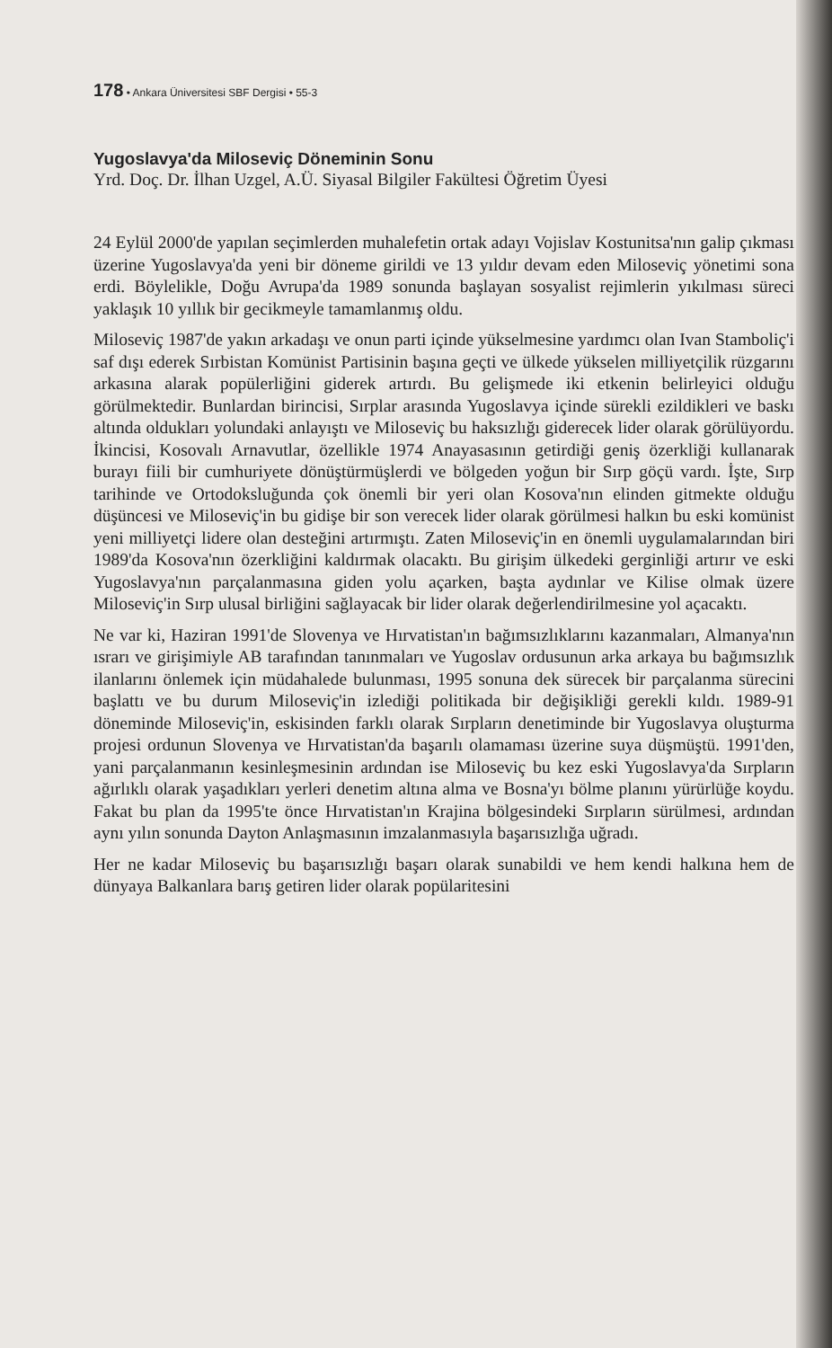178 • Ankara Üniversitesi SBF Dergisi • 55-3
Yugoslavya'da Miloseviç Döneminin Sonu
Yrd. Doç. Dr. İlhan Uzgel, A.Ü. Siyasal Bilgiler Fakültesi Öğretim Üyesi
24 Eylül 2000'de yapılan seçimlerden muhalefetin ortak adayı Vojislav Kostunitsa'nın galip çıkması üzerine Yugoslavya'da yeni bir döneme girildi ve 13 yıldır devam eden Miloseviç yönetimi sona erdi. Böylelikle, Doğu Avrupa'da 1989 sonunda başlayan sosyalist rejimlerin yıkılması süreci yaklaşık 10 yıllık bir gecikmeyle tamamlanmış oldu.
Miloseviç 1987'de yakın arkadaşı ve onun parti içinde yükselmesine yardımcı olan Ivan Stamboliç'i saf dışı ederek Sırbistan Komünist Partisinin başına geçti ve ülkede yükselen milliyetçilik rüzgarını arkasına alarak popülerliğini giderek artırdı. Bu gelişmede iki etkenin belirleyici olduğu görülmektedir. Bunlardan birincisi, Sırplar arasında Yugoslavya içinde sürekli ezildikleri ve baskı altında oldukları yolundaki anlayıştı ve Miloseviç bu haksızlığı giderecek lider olarak görülüyordu. İkincisi, Kosovalı Arnavutlar, özellikle 1974 Anayasasının getirdiği geniş özerkliği kullanarak burayı fiili bir cumhuriyete dönüştürmüşlerdi ve bölgeden yoğun bir Sırp göçü vardı. İşte, Sırp tarihinde ve Ortodoksluğunda çok önemli bir yeri olan Kosova'nın elinden gitmekte olduğu düşüncesi ve Miloseviç'in bu gidişe bir son verecek lider olarak görülmesi halkın bu eski komünist yeni milliyetçi lidere olan desteğini artırmıştı. Zaten Miloseviç'in en önemli uygulamalarından biri 1989'da Kosova'nın özerkliğini kaldırmak olacaktı. Bu girişim ülkedeki gerginliği artırır ve eski Yugoslavya'nın parçalanmasına giden yolu açarken, başta aydınlar ve Kilise olmak üzere Miloseviç'in Sırp ulusal birliğini sağlayacak bir lider olarak değerlendirilmesine yol açacaktı.
Ne var ki, Haziran 1991'de Slovenya ve Hırvatistan'ın bağımsızlıklarını kazanmaları, Almanya'nın ısrarı ve girişimiyle AB tarafından tanınmaları ve Yugoslav ordusunun arka arkaya bu bağımsızlık ilanlarını önlemek için müdahalede bulunması, 1995 sonuna dek sürecek bir parçalanma sürecini başlattı ve bu durum Miloseviç'in izlediği politikada bir değişikliği gerekli kıldı. 1989-91 döneminde Miloseviç'in, eskisinden farklı olarak Sırpların denetiminde bir Yugoslavya oluşturma projesi ordunun Slovenya ve Hırvatistan'da başarılı olamaması üzerine suya düşmüştü. 1991'den, yani parçalanmanın kesinleşmesinin ardından ise Miloseviç bu kez eski Yugoslavya'da Sırpların ağırlıklı olarak yaşadıkları yerleri denetim altına alma ve Bosna'yı bölme planını yürürlüğe koydu. Fakat bu plan da 1995'te önce Hırvatistan'ın Krajina bölgesindeki Sırpların sürülmesi, ardından aynı yılın sonunda Dayton Anlaşmasının imzalanmasıyla başarısızlığa uğradı.
Her ne kadar Miloseviç bu başarısızlığı başarı olarak sunabildi ve hem kendi halkına hem de dünyaya Balkanlara barış getiren lider olarak popülaritesini